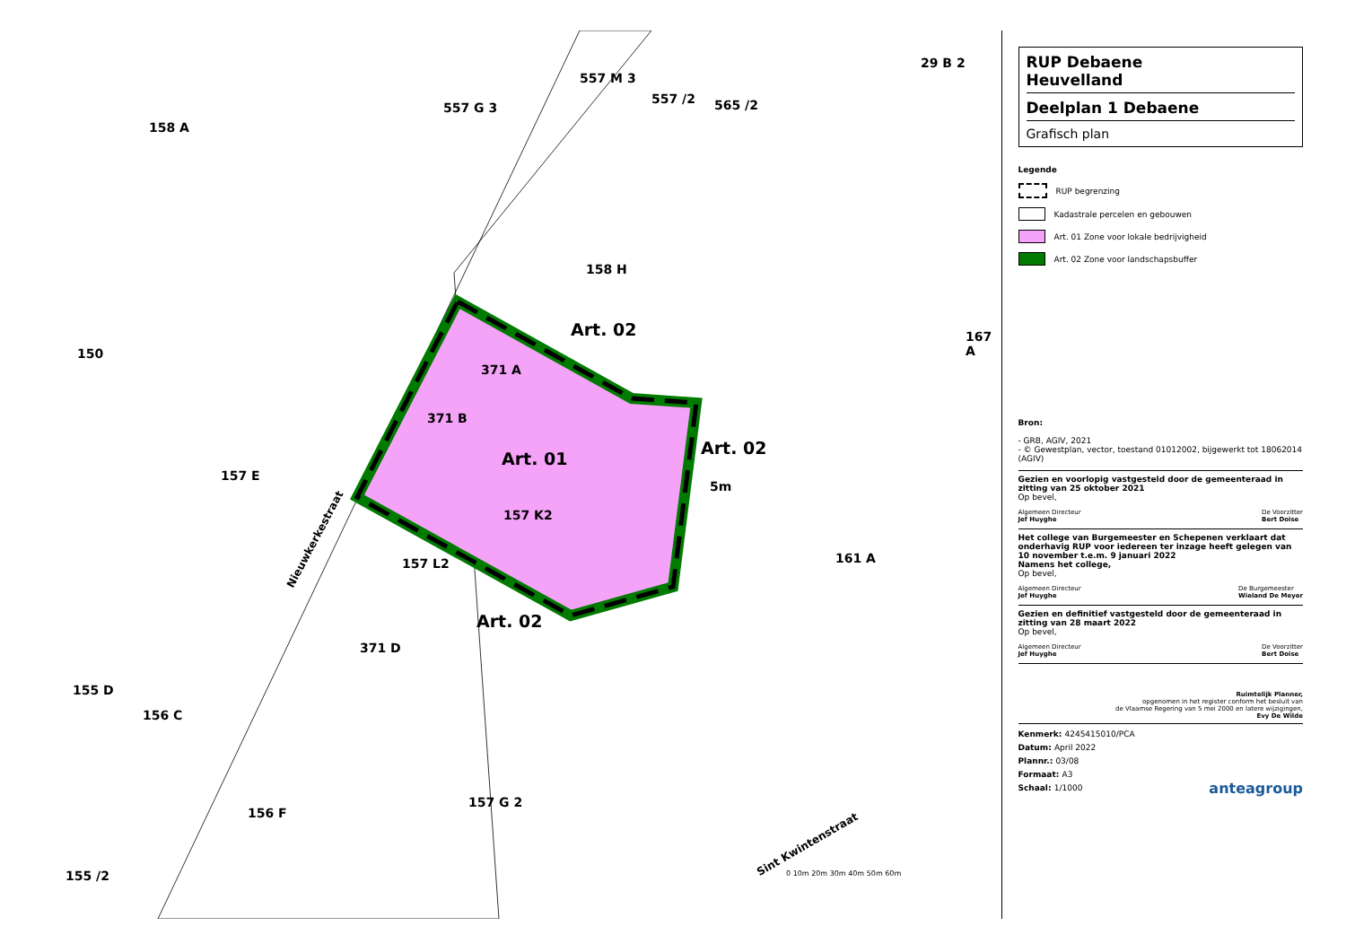158 A
557 G 3
557 M 3
557 /2 565 /2
29 B 2
150
158 H
Art. 02
371 A
371 B
Art. 01
Art. 02
157 E
157 K2
167 A
161 A 157 L2
Art. 02
371 D
Nieuwkerkestraat
155 D
156 C
156 F
157 G 2
155 /2
Sint Kwintenstraat
5m
0 10m 20m 30m 40m 50m 60m
RUP Debaene
Heuvelland
Deelplan 1 Debaene
Grafisch plan
Legende
RUP begrenzing
Kadastrale percelen en gebouwen
Art. 01 Zone voor lokale bedrijvigheid
Art. 02 Zone voor landschapsbuffer
Bron:
- GRB, AGIV, 2021
- © Gewestplan, vector, toestand 01012002, bijgewerkt tot 18062014 (AGIV)
Gezien en voorlopig vastgesteld door de gemeenteraad in zitting van 25 oktober 2021
Op bevel,
Algemeen Directeur
Jef Huyghe De Voorzitter
Bert Doise
Het college van Burgemeester en Schepenen verklaart dat onderhavig RUP voor iedereen ter inzage heeft gelegen van 10 november t.e.m. 9 januari 2022
Namens het college,
Op bevel,
Algemeen Directeur
Jef Huyghe De Burgemeester
Wieland De Meyer
Gezien en definitief vastgesteld door de gemeenteraad in zitting van 28 maart 2022
Op bevel,
Algemeen Directeur
Jef Huyghe De Voorzitter
Bert Doise
Ruimtelijk Planner,
opgenomen in het register conform het besluit van
de Vlaamse Regering van 5 mei 2000 en latere wijzigingen,
Evy De Wilde
Kenmerk: 4245415010/PCA
Datum: April 2022
Plannr.: 03/08
Formaat: A3
Schaal: 1/1000 anteagroup